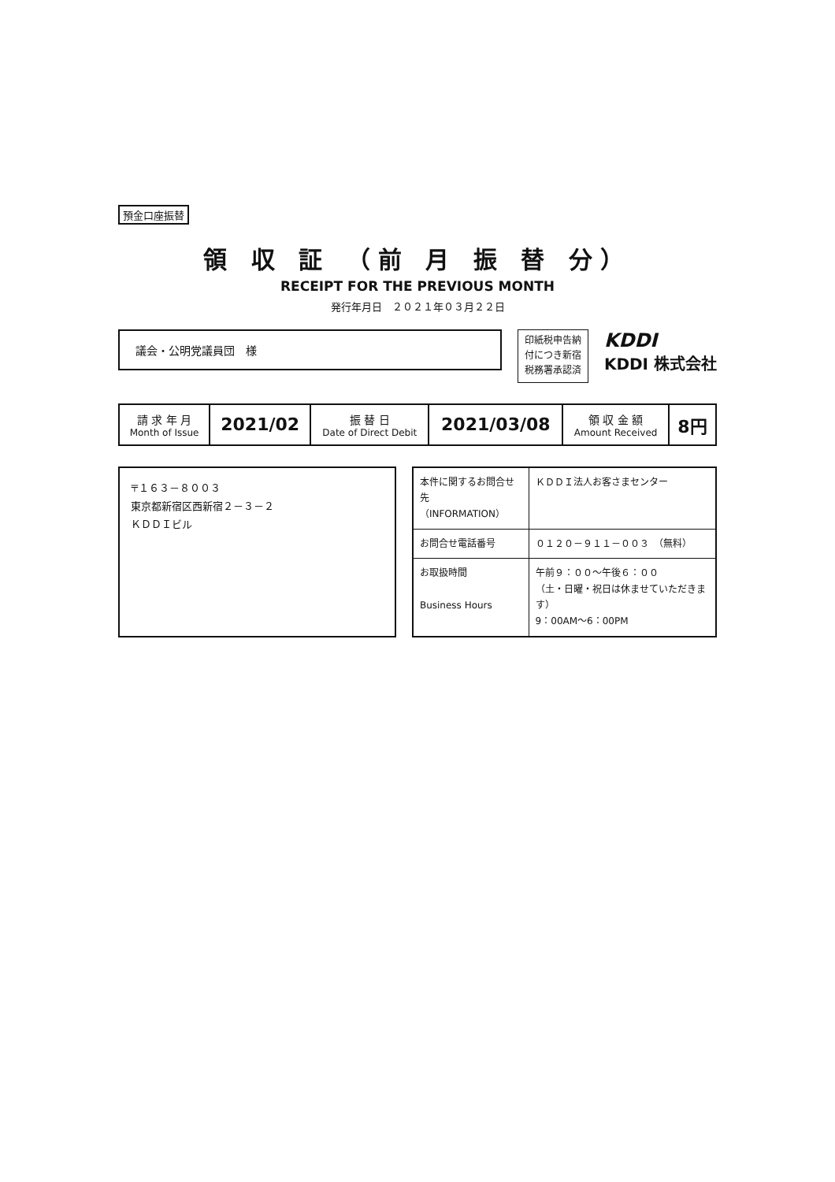預金口座振替
領 収 証 （前 月 振 替 分）
RECEIPT FOR THE PREVIOUS MONTH
発行年月日　２０２１年０３月２２日
議会・公明党議員団　様
印紙税申告納
付につき新宿
税務署承認済
KDDI
KDDI 株式会社
| 請 求 年 月 Month of Issue | 2021/02 | 振 替 日 Date of Direct Debit | 2021/03/08 | 領 収 金 額 Amount Received | 8円 |
〒１６３－８００３
東京都新宿区西新宿２－３－２
ＫＤＤＩビル
| 本件に関するお問合せ先 （INFORMATION） | ＫＤＤＩ法人お客さまセンター |
| お問合せ電話番号 | ０１２０－９１１－００３ （無料） |
| お取扱時間 Business Hours | 午前９：００～午後６：００ （土・日曜・祝日は休ませていただきます） 9：00AM～6：00PM |